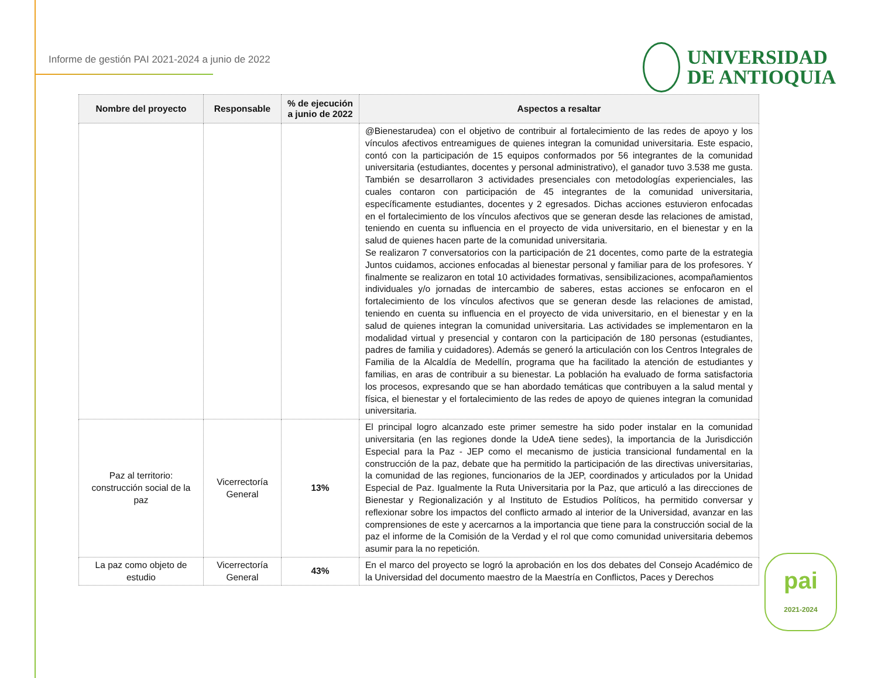Informe de gestión PAI 2021-2024 a junio de 2022
UNIVERSIDAD
DE ANTIOQUIA
| Nombre del proyecto | Responsable | % de ejecución a junio de 2022 | Aspectos a resaltar |
| --- | --- | --- | --- |
| | | | @Bienestarudea) con el objetivo de contribuir al fortalecimiento de las redes de apoyo y los vínculos afectivos entreamigues de quienes integran la comunidad universitaria. Este espacio, contó con la participación de 15 equipos conformados por 56 integrantes de la comunidad universitaria (estudiantes, docentes y personal administrativo), el ganador tuvo 3.538 me gusta. También se desarrollaron 3 actividades presenciales con metodologías experienciales, las cuales contaron con participación de 45 integrantes de la comunidad universitaria, específicamente estudiantes, docentes y 2 egresados. Dichas acciones estuvieron enfocadas en el fortalecimiento de los vínculos afectivos que se generan desde las relaciones de amistad, teniendo en cuenta su influencia en el proyecto de vida universitario, en el bienestar y en la salud de quienes hacen parte de la comunidad universitaria. Se realizaron 7 conversatorios con la participación de 21 docentes, como parte de la estrategia Juntos cuidamos, acciones enfocadas al bienestar personal y familiar para de los profesores. Y finalmente se realizaron en total 10 actividades formativas, sensibilizaciones, acompañamientos individuales y/o jornadas de intercambio de saberes, estas acciones se enfocaron en el fortalecimiento de los vínculos afectivos que se generan desde las relaciones de amistad, teniendo en cuenta su influencia en el proyecto de vida universitario, en el bienestar y en la salud de quienes integran la comunidad universitaria. Las actividades se implementaron en la modalidad virtual y presencial y contaron con la participación de 180 personas (estudiantes, padres de familia y cuidadores). Además se generó la articulación con los Centros Integrales de Familia de la Alcaldía de Medellín, programa que ha facilitado la atención de estudiantes y familias, en aras de contribuir a su bienestar. La población ha evaluado de forma satisfactoria los procesos, expresando que se han abordado temáticas que contribuyen a la salud mental y física, el bienestar y el fortalecimiento de las redes de apoyo de quienes integran la comunidad universitaria. |
| Paz al territorio: construcción social de la paz | Vicerrectoría General | 13% | El principal logro alcanzado este primer semestre ha sido poder instalar en la comunidad universitaria (en las regiones donde la UdeA tiene sedes), la importancia de la Jurisdicción Especial para la Paz - JEP como el mecanismo de justicia transicional fundamental en la construcción de la paz, debate que ha permitido la participación de las directivas universitarias, la comunidad de las regiones, funcionarios de la JEP, coordinados y articulados por la Unidad Especial de Paz. Igualmente la Ruta Universitaria por la Paz, que articuló a las direcciones de Bienestar y Regionalización y al Instituto de Estudios Políticos, ha permitido conversar y reflexionar sobre los impactos del conflicto armado al interior de la Universidad, avanzar en las comprensiones de este y acercarnos a la importancia que tiene para la construcción social de la paz el informe de la Comisión de la Verdad y el rol que como comunidad universitaria debemos asumir para la no repetición. |
| La paz como objeto de estudio | Vicerrectoría General | 43% | En el marco del proyecto se logró la aprobación en los dos debates del Consejo Académico de la Universidad del documento maestro de la Maestría en Conflictos, Paces y Derechos |
pai
2021-2024